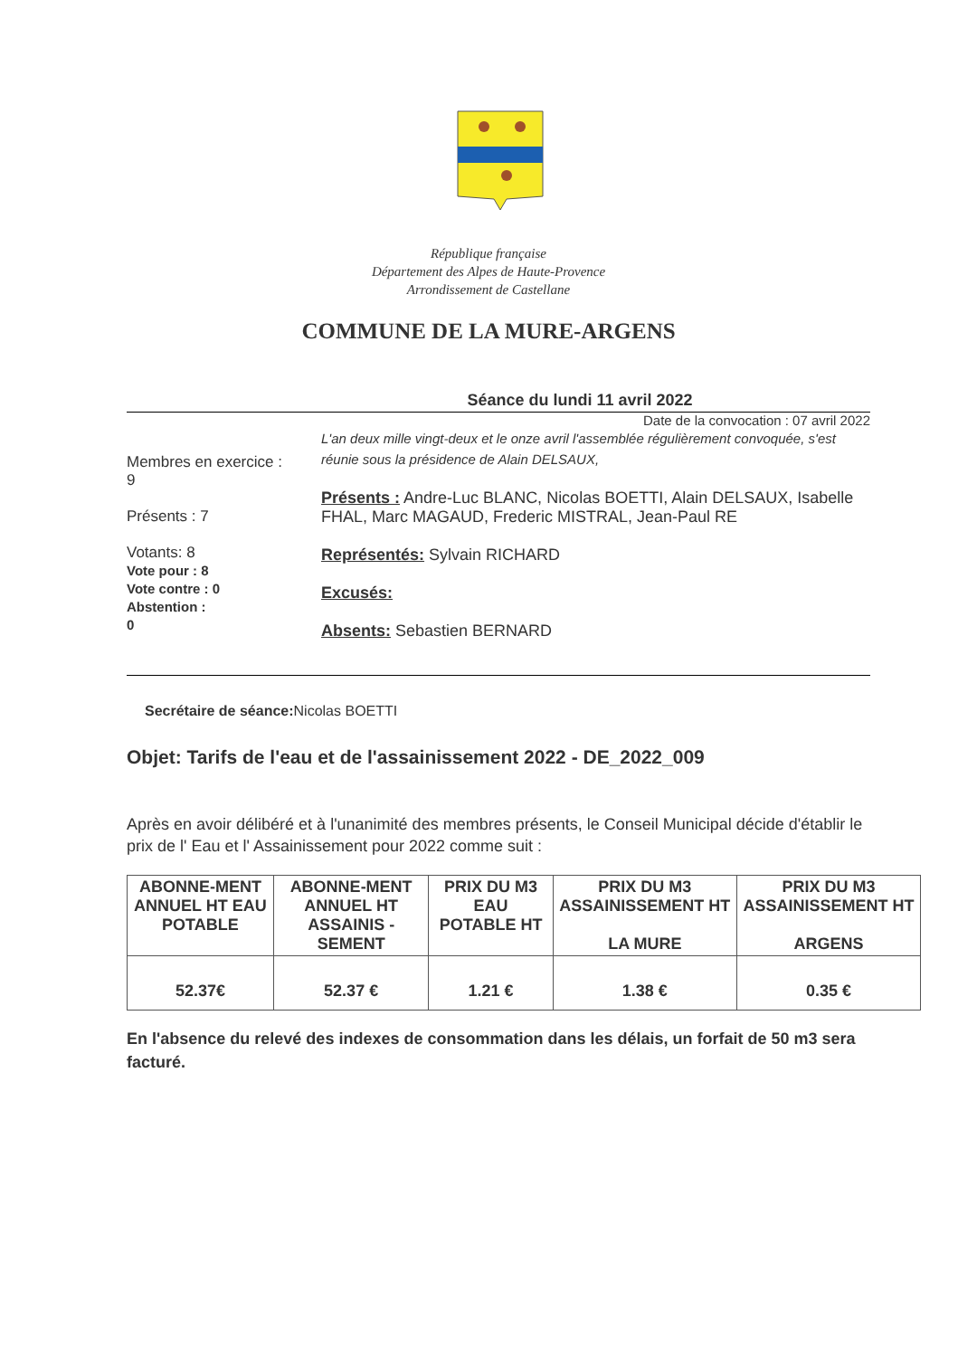République française
Département des Alpes de Haute-Provence
Arrondissement de Castellane
COMMUNE DE LA MURE-ARGENS
Séance du lundi 11 avril 2022
Date de la convocation : 07 avril 2022
Membres en exercice :
9
Présents : 7
Votants: 8
Vote pour : 8
Vote contre : 0
Abstention :
0
L'an deux mille vingt-deux et le onze avril l'assemblée régulièrement convoquée, s'est réunie sous la présidence de Alain DELSAUX,
Présents : Andre-Luc BLANC, Nicolas BOETTI, Alain DELSAUX, Isabelle FHAL, Marc MAGAUD, Frederic MISTRAL, Jean-Paul RE
Représentés: Sylvain RICHARD
Excusés:
Absents: Sebastien BERNARD
Secrétaire de séance: Nicolas BOETTI
Objet: Tarifs de l'eau et de l'assainissement 2022 - DE_2022_009
Après en avoir délibéré et à l'unanimité des membres présents, le Conseil Municipal décide d'établir le prix de l' Eau et l' Assainissement pour 2022 comme suit :
| ABONNE-MENT ANNUEL HT EAU POTABLE | ABONNE-MENT ANNUEL HT ASSAINIS -SEMENT | PRIX DU M3 EAU POTABLE HT | PRIX DU M3 ASSAINISSEMENT HT LA MURE | PRIX DU M3 ASSAINISSEMENT HT ARGENS |
| --- | --- | --- | --- | --- |
| 52.37€ | 52.37 € | 1.21 € | 1.38 € | 0.35 € |
En l'absence du relevé des indexes de consommation dans les délais, un forfait de 50 m3 sera facturé.